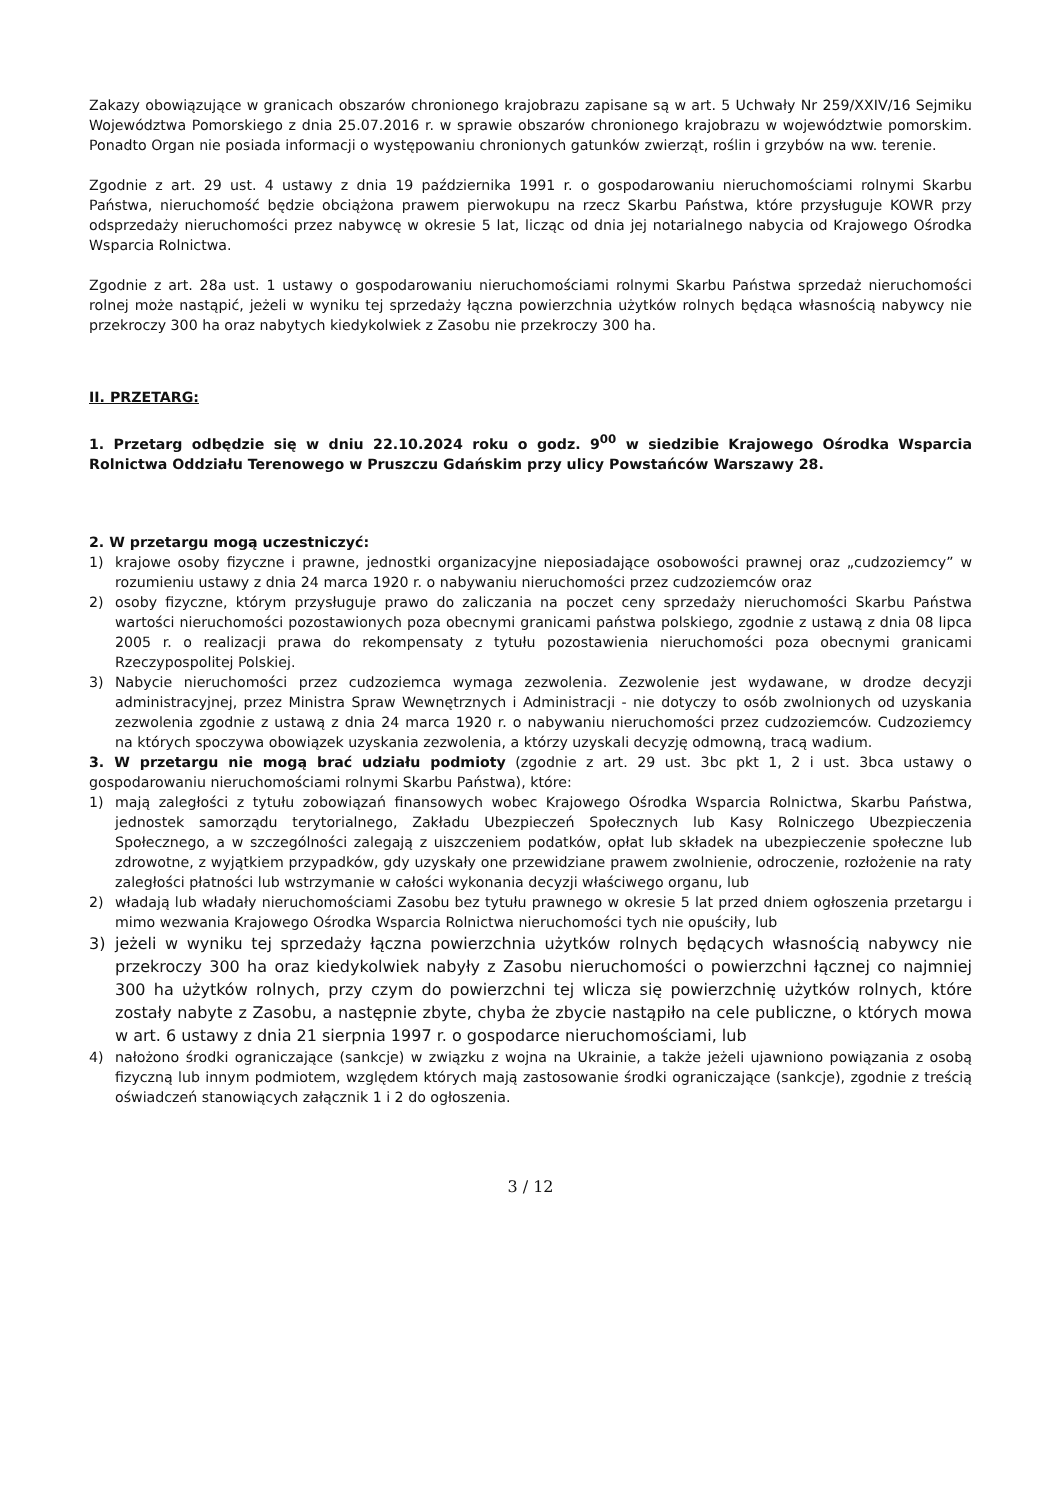Zakazy obowiązujące w granicach obszarów chronionego krajobrazu zapisane są w art. 5 Uchwały Nr 259/XXIV/16 Sejmiku Województwa Pomorskiego z dnia 25.07.2016 r. w sprawie obszarów chronionego krajobrazu w województwie pomorskim. Ponadto Organ nie posiada informacji o występowaniu chronionych gatunków zwierząt, roślin i grzybów na ww. terenie.
Zgodnie z art. 29 ust. 4 ustawy z dnia 19 października 1991 r. o gospodarowaniu nieruchomościami rolnymi Skarbu Państwa, nieruchomość będzie obciążona prawem pierwokupu na rzecz Skarbu Państwa, które przysługuje KOWR przy odsprzedaży nieruchomości przez nabywcę w okresie 5 lat, licząc od dnia jej notarialnego nabycia od Krajowego Ośrodka Wsparcia Rolnictwa.
Zgodnie z art. 28a ust. 1 ustawy o gospodarowaniu nieruchomościami rolnymi Skarbu Państwa sprzedaż nieruchomości rolnej może nastąpić, jeżeli w wyniku tej sprzedaży łączna powierzchnia użytków rolnych będąca własnością nabywcy nie przekroczy 300 ha oraz nabytych kiedykolwiek z Zasobu nie przekroczy 300 ha.
II. PRZETARG:
1. Przetarg odbędzie się w dniu 22.10.2024 roku o godz. 9<sup>00</sup> w siedzibie Krajowego Ośrodka Wsparcia Rolnictwa Oddziału Terenowego w Pruszczu Gdańskim przy ulicy Powstańców Warszawy 28.
2. W przetargu mogą uczestniczyć:
1) krajowe osoby fizyczne i prawne, jednostki organizacyjne nieposiadające osobowości prawnej oraz „cudzoziemcy” w rozumieniu ustawy z dnia 24 marca 1920 r. o nabywaniu nieruchomości przez cudzoziemców oraz
2) osoby fizyczne, którym przysługuje prawo do zaliczania na poczet ceny sprzedaży nieruchomości Skarbu Państwa wartości nieruchomości pozostawionych poza obecnymi granicami państwa polskiego, zgodnie z ustawą z dnia 08 lipca 2005 r. o realizacji prawa do rekompensaty z tytułu pozostawienia nieruchomości poza obecnymi granicami Rzeczypospolitej Polskiej.
3) Nabycie nieruchomości przez cudzoziemca wymaga zezwolenia. Zezwolenie jest wydawane, w drodze decyzji administracyjnej, przez Ministra Spraw Wewnętrznych i Administracji - nie dotyczy to osób zwolnionych od uzyskania zezwolenia zgodnie z ustawą z dnia 24 marca 1920 r. o nabywaniu nieruchomości przez cudzoziemców. Cudzoziemcy na których spoczywa obowiązek uzyskania zezwolenia, a którzy uzyskali decyzję odmowną, tracą wadium.
3. W przetargu nie mogą brać udziału podmioty (zgodnie z art. 29 ust. 3bc pkt 1, 2 i ust. 3bca ustawy o gospodarowaniu nieruchomościami rolnymi Skarbu Państwa), które:
1) mają zaległości z tytułu zobowiązań finansowych wobec Krajowego Ośrodka Wsparcia Rolnictwa, Skarbu Państwa, jednostek samorządu terytorialnego, Zakładu Ubezpieczeń Społecznych lub Kasy Rolniczego Ubezpieczenia Społecznego, a w szczególności zalegają z uiszczeniem podatków, opłat lub składek na ubezpieczenie społeczne lub zdrowotne, z wyjątkiem przypadków, gdy uzyskały one przewidziane prawem zwolnienie, odroczenie, rozłożenie na raty zaległości płatności lub wstrzymanie w całości wykonania decyzji właściwego organu, lub
2) władają lub władały nieruchomościami Zasobu bez tytułu prawnego w okresie 5 lat przed dniem ogłoszenia przetargu i mimo wezwania Krajowego Ośrodka Wsparcia Rolnictwa nieruchomości tych nie opuściły, lub
3) jeżeli w wyniku tej sprzedaży łączna powierzchnia użytków rolnych będących własnością nabywcy nie przekroczy 300 ha oraz kiedykolwiek nabyły z Zasobu nieruchomości o powierzchni łącznej co najmniej 300 ha użytków rolnych, przy czym do powierzchni tej wlicza się powierzchnię użytków rolnych, które zostały nabyte z Zasobu, a następnie zbyte, chyba że zbycie nastąpiło na cele publiczne, o których mowa w art. 6 ustawy z dnia 21 sierpnia 1997 r. o gospodarce nieruchomościami, lub
4) nałożono środki ograniczające (sankcje) w związku z wojna na Ukrainie, a także jeżeli ujawniono powiązania z osobą fizyczną lub innym podmiotem, względem których mają zastosowanie środki ograniczające (sankcje), zgodnie z treścią oświadczeń stanowiących załącznik 1 i 2 do ogłoszenia.
3 / 12